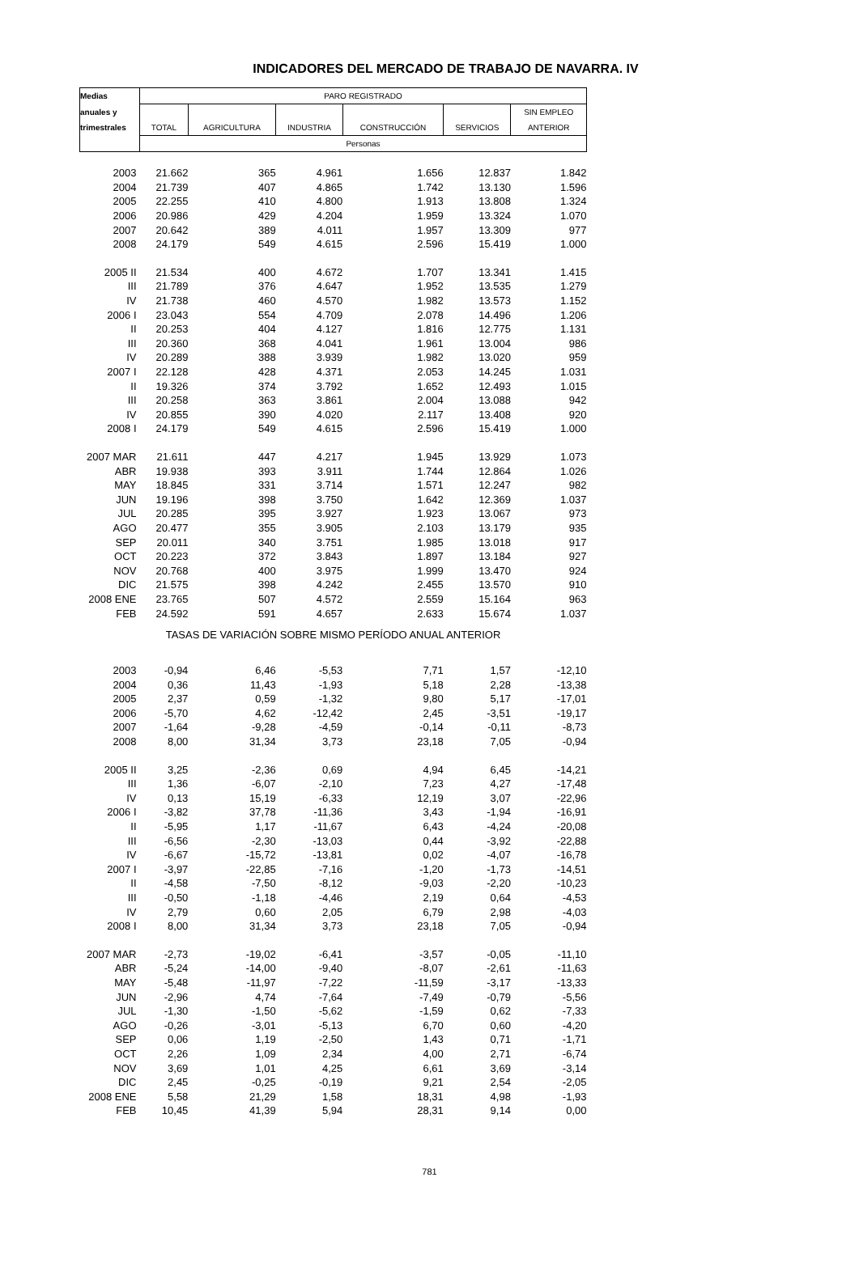INDICADORES DEL MERCADO DE TRABAJO DE NAVARRA. IV
| Medias | PARO REGISTRADO | | | | | |
| --- | --- | --- | --- | --- | --- | --- |
| anuales y | | | | | | SIN EMPLEO |
| trimestrales | TOTAL | AGRICULTURA | INDUSTRIA | CONSTRUCCIÓN | SERVICIOS | ANTERIOR |
| | Personas | | | | | |
| 2003 | 21.662 | 365 | 4.961 | 1.656 | 12.837 | 1.842 |
| 2004 | 21.739 | 407 | 4.865 | 1.742 | 13.130 | 1.596 |
| 2005 | 22.255 | 410 | 4.800 | 1.913 | 13.808 | 1.324 |
| 2006 | 20.986 | 429 | 4.204 | 1.959 | 13.324 | 1.070 |
| 2007 | 20.642 | 389 | 4.011 | 1.957 | 13.309 | 977 |
| 2008 | 24.179 | 549 | 4.615 | 2.596 | 15.419 | 1.000 |
| 2005 II | 21.534 | 400 | 4.672 | 1.707 | 13.341 | 1.415 |
| III | 21.789 | 376 | 4.647 | 1.952 | 13.535 | 1.279 |
| IV | 21.738 | 460 | 4.570 | 1.982 | 13.573 | 1.152 |
| 2006 I | 23.043 | 554 | 4.709 | 2.078 | 14.496 | 1.206 |
| II | 20.253 | 404 | 4.127 | 1.816 | 12.775 | 1.131 |
| III | 20.360 | 368 | 4.041 | 1.961 | 13.004 | 986 |
| IV | 20.289 | 388 | 3.939 | 1.982 | 13.020 | 959 |
| 2007 I | 22.128 | 428 | 4.371 | 2.053 | 14.245 | 1.031 |
| II | 19.326 | 374 | 3.792 | 1.652 | 12.493 | 1.015 |
| III | 20.258 | 363 | 3.861 | 2.004 | 13.088 | 942 |
| IV | 20.855 | 390 | 4.020 | 2.117 | 13.408 | 920 |
| 2008 I | 24.179 | 549 | 4.615 | 2.596 | 15.419 | 1.000 |
| 2007 MAR | 21.611 | 447 | 4.217 | 1.945 | 13.929 | 1.073 |
| ABR | 19.938 | 393 | 3.911 | 1.744 | 12.864 | 1.026 |
| MAY | 18.845 | 331 | 3.714 | 1.571 | 12.247 | 982 |
| JUN | 19.196 | 398 | 3.750 | 1.642 | 12.369 | 1.037 |
| JUL | 20.285 | 395 | 3.927 | 1.923 | 13.067 | 973 |
| AGO | 20.477 | 355 | 3.905 | 2.103 | 13.179 | 935 |
| SEP | 20.011 | 340 | 3.751 | 1.985 | 13.018 | 917 |
| OCT | 20.223 | 372 | 3.843 | 1.897 | 13.184 | 927 |
| NOV | 20.768 | 400 | 3.975 | 1.999 | 13.470 | 924 |
| DIC | 21.575 | 398 | 4.242 | 2.455 | 13.570 | 910 |
| 2008 ENE | 23.765 | 507 | 4.572 | 2.559 | 15.164 | 963 |
| FEB | 24.592 | 591 | 4.657 | 2.633 | 15.674 | 1.037 |
| TASAS DE VARIACIÓN SOBRE MISMO PERÍODO ANUAL ANTERIOR | | | | | | |
| 2003 | -0,94 | 6,46 | -5,53 | 7,71 | 1,57 | -12,10 |
| 2004 | 0,36 | 11,43 | -1,93 | 5,18 | 2,28 | -13,38 |
| 2005 | 2,37 | 0,59 | -1,32 | 9,80 | 5,17 | -17,01 |
| 2006 | -5,70 | 4,62 | -12,42 | 2,45 | -3,51 | -19,17 |
| 2007 | -1,64 | -9,28 | -4,59 | -0,14 | -0,11 | -8,73 |
| 2008 | 8,00 | 31,34 | 3,73 | 23,18 | 7,05 | -0,94 |
| 2005 II | 3,25 | -2,36 | 0,69 | 4,94 | 6,45 | -14,21 |
| III | 1,36 | -6,07 | -2,10 | 7,23 | 4,27 | -17,48 |
| IV | 0,13 | 15,19 | -6,33 | 12,19 | 3,07 | -22,96 |
| 2006 I | -3,82 | 37,78 | -11,36 | 3,43 | -1,94 | -16,91 |
| II | -5,95 | 1,17 | -11,67 | 6,43 | -4,24 | -20,08 |
| III | -6,56 | -2,30 | -13,03 | 0,44 | -3,92 | -22,88 |
| IV | -6,67 | -15,72 | -13,81 | 0,02 | -4,07 | -16,78 |
| 2007 I | -3,97 | -22,85 | -7,16 | -1,20 | -1,73 | -14,51 |
| II | -4,58 | -7,50 | -8,12 | -9,03 | -2,20 | -10,23 |
| III | -0,50 | -1,18 | -4,46 | 2,19 | 0,64 | -4,53 |
| IV | 2,79 | 0,60 | 2,05 | 6,79 | 2,98 | -4,03 |
| 2008 I | 8,00 | 31,34 | 3,73 | 23,18 | 7,05 | -0,94 |
| 2007 MAR | -2,73 | -19,02 | -6,41 | -3,57 | -0,05 | -11,10 |
| ABR | -5,24 | -14,00 | -9,40 | -8,07 | -2,61 | -11,63 |
| MAY | -5,48 | -11,97 | -7,22 | -11,59 | -3,17 | -13,33 |
| JUN | -2,96 | 4,74 | -7,64 | -7,49 | -0,79 | -5,56 |
| JUL | -1,30 | -1,50 | -5,62 | -1,59 | 0,62 | -7,33 |
| AGO | -0,26 | -3,01 | -5,13 | 6,70 | 0,60 | -4,20 |
| SEP | 0,06 | 1,19 | -2,50 | 1,43 | 0,71 | -1,71 |
| OCT | 2,26 | 1,09 | 2,34 | 4,00 | 2,71 | -6,74 |
| NOV | 3,69 | 1,01 | 4,25 | 6,61 | 3,69 | -3,14 |
| DIC | 2,45 | -0,25 | -0,19 | 9,21 | 2,54 | -2,05 |
| 2008 ENE | 5,58 | 21,29 | 1,58 | 18,31 | 4,98 | -1,93 |
| FEB | 10,45 | 41,39 | 5,94 | 28,31 | 9,14 | 0,00 |
781